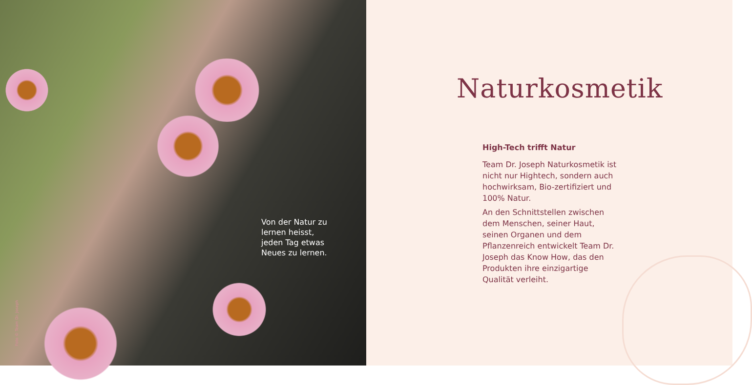Von der Natur zu lernen heisst, jeden Tag etwas Neues zu lernen.
Foto © Team Dr. Joseph
Naturkosmetik
High-Tech trifft Natur
Team Dr. Joseph Naturkosmetik ist nicht nur Hightech, sondern auch hochwirksam, Bio-zertifiziert und 100% Natur.
An den Schnittstellen zwischen dem Menschen, seiner Haut, seinen Organen und dem Pflanzenreich entwickelt Team Dr. Joseph das Know How, das den Produkten ihre einzigartige Qualität verleiht.